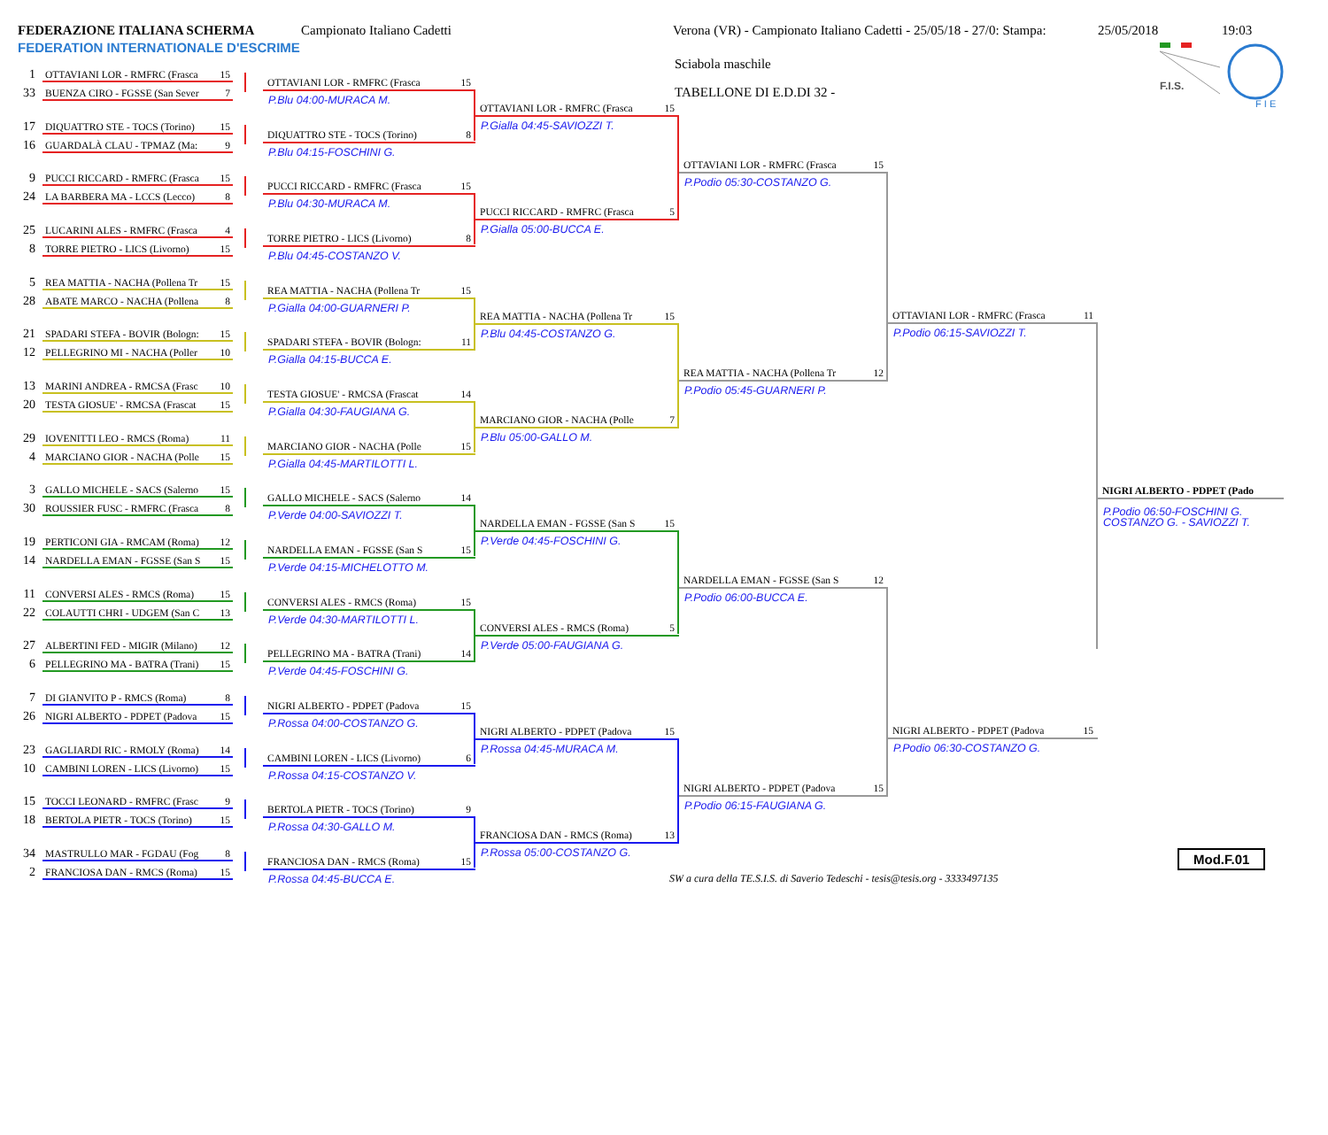FEDERAZIONE ITALIANA SCHERMA
FEDERATION INTERNATIONALE D'ESCRIME
Campionato Italiano Cadetti Verona (VR) - Campionato Italiano Cadetti - 25/05/18 - 27/0: Stampa:
25/05/2018 19:03
Sciabola maschile
TABELLONE DI E.D.DI 32 -
F.I.S.
F I E
1 OTTAVIANI LOR - RMFRC (Frasca 15
33 BUENZA CIRO - FGSSE (San Sever 7
17 DIQUATTRO STE - TOCS (Torino) 15
16 GUARDALÀ CLAU - TPMAZ (Ma: 9
9 PUCCI RICCARD - RMFRC (Frasca 15
24 LA BARBERA MA - LCCS (Lecco) 8
25 LUCARINI ALES - RMFRC (Frasca 4
8 TORRE PIETRO - LICS (Livorno) 15
5 REA MATTIA - NACHA (Pollena Tr 15
28 ABATE MARCO - NACHA (Pollena 8
21 SPADARI STEFA - BOVIR (Bologn: 15
12 PELLEGRINO MI - NACHA (Poller 10
13 MARINI ANDREA - RMCSA (Frasc 10
20 TESTA GIOSUE' - RMCSA (Frascat 15
29 IOVENITTI LEO - RMCS (Roma) 11
4 MARCIANO GIOR - NACHA (Polle 15
3 GALLO MICHELE - SACS (Salerno 15
30 ROUSSIER FUSC - RMFRC (Frasca 8
19 PERTICONI GIA - RMCAM (Roma) 12
14 NARDELLA EMAN - FGSSE (San S 15
11 CONVERSI ALES - RMCS (Roma) 15
22 COLAUTTI CHRI - UDGEM (San C 13
27 ALBERTINI FED - MIGIR (Milano) 12
6 PELLEGRINO MA - BATRA (Trani) 15
7 DI GIANVITO P - RMCS (Roma) 8
26 NIGRI ALBERTO - PDPET (Padova 15
23 GAGLIARDI RIC - RMOLY (Roma) 14
10 CAMBINI LOREN - LICS (Livorno) 15
15 TOCCI LEONARD - RMFRC (Frasc 9
18 BERTOLA PIETR - TOCS (Torino) 15
34 MASTRULLO MAR - FGDAU (Fog 8
2 FRANCIOSA DAN - RMCS (Roma) 15
OTTAVIANI LOR - RMFRC (Frasca 15
P.Blu 04:00-MURACA M.
DIQUATTRO STE - TOCS (Torino) 8
P.Blu 04:15-FOSCHINI G.
PUCCI RICCARD - RMFRC (Frasca 15
P.Blu 04:30-MURACA M.
TORRE PIETRO - LICS (Livorno) 8
P.Blu 04:45-COSTANZO V.
REA MATTIA - NACHA (Pollena Tr 15
P.Gialla 04:00-GUARNERI P.
SPADARI STEFA - BOVIR (Bologn: 11
P.Gialla 04:15-BUCCA E.
TESTA GIOSUE' - RMCSA (Frascat 14
P.Gialla 04:30-FAUGIANA G.
MARCIANO GIOR - NACHA (Polle 15
P.Gialla 04:45-MARTILOTTI L.
GALLO MICHELE - SACS (Salerno 14
P.Verde 04:00-SAVIOZZI T.
NARDELLA EMAN - FGSSE (San S 15
P.Verde 04:15-MICHELOTTO M.
CONVERSI ALES - RMCS (Roma) 15
P.Verde 04:30-MARTILOTTI L.
PELLEGRINO MA - BATRA (Trani) 14
P.Verde 04:45-FOSCHINI G.
NIGRI ALBERTO - PDPET (Padova 15
P.Rossa 04:00-COSTANZO G.
CAMBINI LOREN - LICS (Livorno) 6
P.Rossa 04:15-COSTANZO V.
BERTOLA PIETR - TOCS (Torino) 9
P.Rossa 04:30-GALLO M.
FRANCIOSA DAN - RMCS (Roma) 15
P.Rossa 04:45-BUCCA E.
OTTAVIANI LOR - RMFRC (Frasca 15
P.Gialla 04:45-SAVIOZZI T.
PUCCI RICCARD - RMFRC (Frasca 5
P.Gialla 05:00-BUCCA E.
REA MATTIA - NACHA (Pollena Tr 15
P.Blu 04:45-COSTANZO G.
MARCIANO GIOR - NACHA (Polle 7
P.Blu 05:00-GALLO M.
NARDELLA EMAN - FGSSE (San S 15
P.Verde 04:45-FOSCHINI G.
CONVERSI ALES - RMCS (Roma) 5
P.Verde 05:00-FAUGIANA G.
NIGRI ALBERTO - PDPET (Padova 15
P.Rossa 04:45-MURACA M.
FRANCIOSA DAN - RMCS (Roma) 13
P.Rossa 05:00-COSTANZO G.
OTTAVIANI LOR - RMFRC (Frasca 15
P.Podio 05:30-COSTANZO G.
REA MATTIA - NACHA (Pollena Tr 12
P.Podio 05:45-GUARNERI P.
NARDELLA EMAN - FGSSE (San S 12
P.Podio 06:00-BUCCA E.
NIGRI ALBERTO - PDPET (Padova 15
P.Podio 06:15-FAUGIANA G.
OTTAVIANI LOR - RMFRC (Frasca 11
P.Podio 06:15-SAVIOZZI T.
NIGRI ALBERTO - PDPET (Padova 15
P.Podio 06:30-COSTANZO G.
NIGRI ALBERTO - PDPET (Pado
P.Podio 06:50-FOSCHINI G.
COSTANZO G. - SAVIOZZI T.
SW a cura della TE.S.I.S. di Saverio Tedeschi - tesis@tesis.org - 3333497135
Mod.F.01